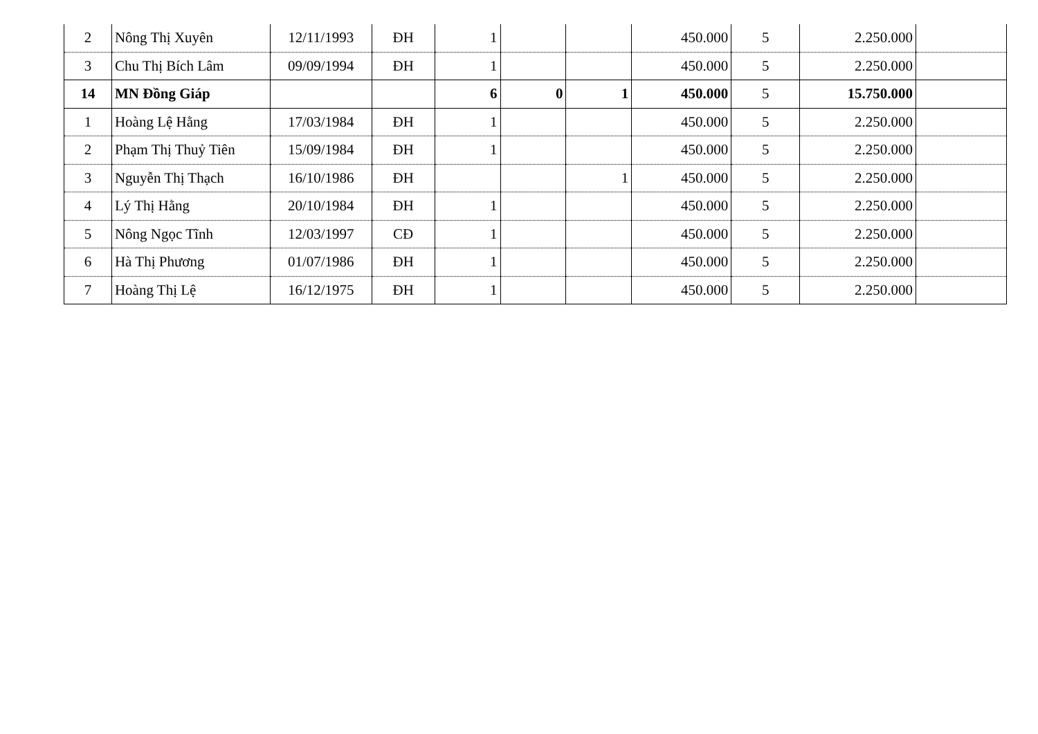| 2 | Nông Thị Xuyên | 12/11/1993 | ĐH | 1 | | | 450.000 | 5 | 2.250.000 | |
| 3 | Chu Thị Bích Lâm | 09/09/1994 | ĐH | 1 | | | 450.000 | 5 | 2.250.000 | |
| 14 | MN Đồng Giáp | | | 6 | 0 | 1 | 450.000 | 5 | 15.750.000 | |
| 1 | Hoàng Lệ Hằng | 17/03/1984 | ĐH | 1 | | | 450.000 | 5 | 2.250.000 | |
| 2 | Phạm Thị Thuỷ Tiên | 15/09/1984 | ĐH | 1 | | | 450.000 | 5 | 2.250.000 | |
| 3 | Nguyễn Thị Thạch | 16/10/1986 | ĐH | | | 1 | 450.000 | 5 | 2.250.000 | |
| 4 | Lý Thị Hằng | 20/10/1984 | ĐH | 1 | | | 450.000 | 5 | 2.250.000 | |
| 5 | Nông Ngọc Tĩnh | 12/03/1997 | CĐ | 1 | | | 450.000 | 5 | 2.250.000 | |
| 6 | Hà Thị Phương | 01/07/1986 | ĐH | 1 | | | 450.000 | 5 | 2.250.000 | |
| 7 | Hoàng Thị Lệ | 16/12/1975 | ĐH | 1 | | | 450.000 | 5 | 2.250.000 | |